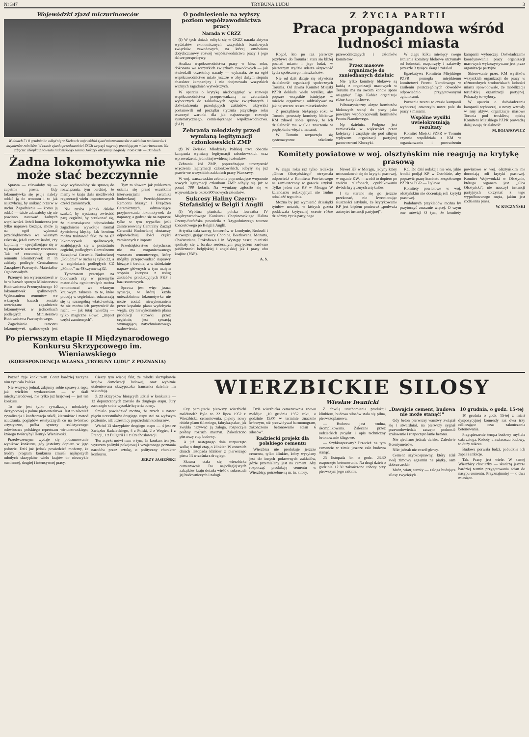Nr 347 TRYBUNA LUDU 3
Wojewódzki zjazd miczurinowców
W dniach 7 i 8 grudnia br. odbył się w Kielcach wojewódzki zjazd miczurinowców z udziałem naukowców i inżynierów-rolników. W czasie zjazdu przedstawiciel ZSCh wręczył nagrody przodującym miczurinowcom. Na zdjęciu: chłopka z powiatu radomskiego Janina Jończyk otrzymuje nagrodę. Foto CAF — Banduch
Żadna lokomotywka nie może stać bezczynnie
Sprawa — zdawałoby się — zupełnie prosta. Gdy lokomotywka się psuje należy oddać ją do remontu i to jak najszybciej, by uniknąć przerw w ruchu. Zagadnienie — komu ją oddać — także zdawałoby się nie powinno nasuwać żadnych wątpliwości. Jeżeli konieczna jest tylko naprawa bieżąca, może ją na ogół wykonać przedsiębiorstwo we własnym zakresie, jeżeli remont średni, czy kapitalny — specjalizujące się w tej naprawie warsztaty resortowe. Tak też zrozumiały sprawę remontu lokomotywek m in zakłady podległe Centralnemu Zarządowi Przemysłu Materiałów Ogniotrwałych.
Przemysł ten wyremontował w br w bazach sprzętu Ministerstwa Budownictwa Przemysłowego 10 lokomotywek spalinowych. Wykonaniem remontów we własnych bazach zostało rozwiązane zagadnienie lokomotywek w jednostkach podległych Ministerstwu Budownictwa Przemysłowego.
Zagadnienie remontu lokomotywek spalinowych jest więc wydawałoby się sprawą do rozwiązania, tym bardziej, że mamy w kraju duże możliwości regeneracji wielu importowanych części zamiennych.
Nie trzeba jednak daleko szukać, by wystarczy zwiedzić parę cegielni, by przekonać się, że nierozwiązane odpowiednio zagadnienie wywołuje niemal żywiołową klęskę. Jak bowiem można traktować fakt, że na 67 lokomotywek spalinowych, znajdujących się w posiadaniu cegielni, podległych Centralnemu Zarządowi Ceramiki Budowlanej „Południe" w ruchu są tylko 22, a w cegielniach podległych CZ „Północ" na 48 czynne są 32.
Tymczasem pracujące na budowach czy w przemyśle materiałów ogniotrwałych można remontować we własnym krajowym zakresie, to te, które pracują w cegielniach odznaczają się tą szczególną właściwością, że nie można ich przywrócić do ruchu — jak tutaj twierdzą — tylko magiczne słowo: „import części zamiennych".
Tym to słowem jak puklerzem osłania się przed wszelkimi interwencjami ceramiki budowlanej Przedsiębiorstwo Remontu Maszyn i Urządzeń Ceramicznych, odmawiające przyjmowania lokomotywek do naprawy, a godząc się na naprawę tylko w tym wypadku jeśli zainteresowany Centralny Zarząd Ceramiki Budowlanej dostarczy odpowiedniej ilości części zamiennych z importu.
Przedsiębiorstwo dotychczas nie ma zorganizowanego warsztatu remontowego, który mógłby przeprowadzać naprawy bieżące i średnie, a w dziedzinie napraw głównych w tym małym stopniu korzysta z usług zakładów produkcyjnych PKP i baz resortowych.
Sprawa jest więc jasna: sytuacja, w której każda uniezdolniona lokomotywka nie może zostać niewykonaniem przez kopalnie planu wydobycia węgla, czy niewykonaniem planu produkcji surówki przez cegielnie, jest sytuacją wymagającą natychmiastowego uzdrowienia.
Po pierwszym etapie II Międzynarodowego Konkursu Skrzypcowego im. Wieniawskiego
(KORESPONDENCJA WŁASNA „TRYBUNY LUDU" Z POZNANIA)
O podniesienie na wyższy poziom współzawodnictwa pracy
Narada w CRZZ
(f) W tych dniach odbyła się w CRZZ narada aktywu wydziałów ekonomicznych wszystkich branżowych związków zawodowych, na której omówiono dotychczasowy rozwój współzawodnictwa pracy i jego dalsze perspektywy.
Analiza współzawodnictwa pracy w bież. roku, dokonana we wszystkich związkach zawodowych — jak stwierdzili uczestnicy narady — wykazała, że na ogół współzawodnictwo miało jeszcze w zbyt dużym stopniu charakter kampanijny i nie obejmowało wszystkich ważnych zagadnień wytwórczych.
W oparciu o krytykę niedociągnięć w rozwoju współzawodnictwa przeprowadzaną na zebraniach wyborczych do zakładowych ogniw związkowych i doświadczenia przodujących zakładów, aktywiści postanowili od początku stycznia przyszłego roku stworzyć warunki dla jak najszerszego rozwoju systematycznego, comiesięcznego współzawodnictwa. (PAP)
Zebrania młodzieży przed wymianą legitymacji członkowskich ZMP
(f) W Związku Młodzieży Polskiej trwa obecnie kampania wymiany legitymacji członkowskich oraz wprowadzenia jednolitej ewidencji członków.
Zebrania kół ZMP, poprzedzające uroczystość wręczenia legitymacji członkowskich, odbyły się już prawie we wszystkich zakładach pracy Warszawy.
W woj. warszawskim zebrania poprzedzające wręczenie nowych legitymacji członkom ZMP odbyły się już w ponad 700 kołach. Na wymianę zgłosiło się w województwie około 900 nowych członków.
Sukcesy Haliny Czerny-Stefańskiej w Belgii i Anglii
(f) Wybitna pianistka polska laureatka IV Międzynarodowego Konkursu Chopinowskiego Halina Czerny-Stefańska powróciła z 3-tygodniowego tournee koncertowego po Belgii i Anglii.
Artystka dała szereg koncertów w Londynie, Brukseli i Antwerpii, grając utwory Chopina, Beethovena, Mozarta, Chačaturiana, Prokofiewa i in. Występy naszej pianistki spotkały się z bardzo serdecznym przyjęciem zarówno publiczności belgijskiej i angielskiej jak i prasy obu krajów. (PAP).
A. S.
Z ŻYCIA PARTII
Praca propagandowa wśród ludności miasta
Kogoś, kto po raz pierwszy przybywa do Torunia i stara się bliżej poznać miasto i jego ludzi, w pierwszym rzędzie uderza aktywność życia społecznego mieszkańców.
Nie od dziś datuje się ożywiona działalność organizacji społecznych Torunia. Od dawna Komitet Miejski PZPR dokłada wielu wysiłku, aby poprzez wszystkie istniejące w mieście organizacje oddziaływać na jak najszersze rzesze mieszkańców.
Z początkiem bieżącego roku w Toruniu powstały komitety blokowe KM zdawał sobie sprawę, że ich działalność ma wielkie znaczenie w pogłębianiu więzi z masami.
W Toruniu rozpoczęło się systematyczne szkolenie przewodniczących i członków komitetów.
Przez masowe organizacje do zaniedbanych dzielnic
Nie tylko komitety blokowe są każdą z organizacji masowych w Toruniu ma na swoim koncie sporo osiągnięć. Liga Kobiet organizuje różne kursy fachowe.
Półtoratysięczny aktyw komitetów blokowych stanął do pracy jako poważny współpracownik komitetów Frontu Narodowego.
Np dzielnica Podgórz jest zamieszkała w większości przez kolejarzy i znajduje się pod silnym wpływem organizacji partyjnej parowozowni Kluczyki.
W ciągu kilku miesięcy swego istnienia komitety blokowe utrzymały od ludności, rozpatrzyły i załatwiły przeszło 3 tysiące skarg i zażaleń.
Egzekutywa Komitetu Miejskiego PZPR pomogła miejskiemu komitetowi Frontu Narodowego w zasileniu poszczególnych obwodów odpowiednio przygotowanymi agitatorami.
Poznanie terenu w czasie kampanii wyborczej otworzyło nowe pole do pracy z masami.
Wspólne wysiłki uwielokrotniają rezultaty
Komitet Miejski PZPR w Toruniu czynnie współdziała z KM w organizowaniu i prowadzeniu kampanii wyborczej. Doświadczenie koordynowania pracy organizacji masowych wykorzystywane jest przez organizacje partyjne.
Skierowanie przez KM wysiłków wszystkich organizacji do pracy w różnorodnych środowiskach ludności miasta spowodowało, że mobilizacja toruńskiej organizacji partyjnej. Pokazały to wybory.
W oparciu o doświadczenia kampanii wyborczej, o nowy wzrosły w niej aktyw, organizacje masowe Torunia pod troskliwą opieką Komitetu Miejskiego PZPR prowadzą dalej swoją działalność.
M. BOJANOWICZ
Komitety powiatowe w woj. olsztyńskim nie reagują na krytykę prasową
W ciągu roku raz tylko redakcja „Głosu Olsztyńskiego" otrzymała odpowiedź z Komitetu Powiatowego na zamieszczony w gazecie artykuł. Tylko jeden raz KP w Morągu W kalendarzu redakcyjnym nie trudno odnaleźć tego dnia.
Można by już wymienić dziesiątki tytułów notatek, w których gazeta poddawała krytycznej ocenie różne dziedziny życia partyjnego.
Nawet KP w Morągu, jedyny który ustosunkował się do krytyki prasowej, w organie KW, — zrobił to dopiero po sześciu telefonach, opublikowaniu dwóch krytycznych artykułów.
I tu starano się go jeszcze przekonać, nie kwestionując słuszności artykułu, że krytykowanie KP jest błędem ponieważ „podważa autorytet instancji partyjnej".
KC. Do dziś redakcja nie wie, jakie środki podjął KP w Ostródzie, aby poprawić pracę komitetu zespołowego PZPR w PGR — Dylewo.
Komitety powiatowe w woj. olsztyńskim nie doceniają roli krytyki prasowej.
Podobnych przykładów można by przytoczyć znacznie więcej. O czym one mówią? O tym, że komitety powiatowe w woj. olsztyńskim nie doceniają roli krytyki prasowej. Komitet Wojewódzki w Olsztynie, którego organem jest „Głos Olsztyński", nie nauczył instancji partyjnych korzystać z tego wypróbowanego oręża, jakim jest codzienna prasa.
W. KUCZYŃSKI
Poznań żyje konkursem. Coraz bardziej zaczyna nim żyć cała Polska.
Nie wszyscy jednak zdajemy sobie sprawę z tego, jak wielkim wydarzeniem — w skali międzynarodowej, nie tylko już krajowej — jest ten konkurs.
To nie jest tylko rywalizacja młodzieży skrzypcowej o palmę pierwszeństwa. Jest to również rywalizacja i konfrontacja szkół, kierunków i metod nauczania, poglądów estetycznych co na twórstwo artystyczne, próba syntezy realistycznego odtwórstwa polskiego repertuaru wirtuozowskiego, którego twórcą był Henryk Wieniawski.
Przedwczesnym wydaje się podsumowanie wyników konkursu, gdy jesteśmy dopiero w jego połowie. Dziś już jednak powiedzieć możemy, że trudny program konkursu zmusił najlepszych młodych skrzypków wielu krajów do niezwykle sumiennej, drugiej i intensywnej pracy.
Cieszy tym więcej fakt, że młodzi skrzypkowie krajów demokracji ludowej, oraz wybitnie utalentowana skrzypaczka francuska dzielnie im sekundują.
Z 23 skrzypków biorących udział w konkursie — 13 dopuszczonych zostało do drugiego etapu. Jury zastrzegło sobie wysokie kryteria oceny.
Śmiało powiedzieć można, że trzech a nawet pięciu uczestników drugiego etapu stoi na wyższym poziomie, niż uczestnicy poprzednich konkursów.
Wśród 13 skrzypków drugiego etapu — 4 jest ze Związku Radzieckiego, 4 z Polski, 2 z Węgier, 1 z Francji, 1 z Bulgarii i 1 z Czechosłowacji.
Ten aspekt mówi nam o tym, że konkurs ten jest wyrazem polityki pokojowej i wzajemnego poznania narodów przez sztukę, o polityczny charakter konkursu.
JERZY JASIEŃSKI
WIERZBICKIE SILOSY
Wiesław Iwanicki
Czy pamiętacie pierwszy wierzbicki meldunek? Było to 22 lipca 1952 r. Wierzbicka cementownia, piękny nowy obiekt planu 6-letniego, fabryka-pałac, jak zwykła nazywać ją załoga, rozpoczęła próbny rozruch maszyn. Zakończono pierwszy etap budowy.
A już następnego dnia rozpoczęto walkę o drugi etap, o klinkier. W ostatnich dniach listopada klinkier z pierwszego pieca 13 września z drugiego.
Sławna stała się wierzbicka cementownia. Do najodleglejszych zakątków kraju dotarła wieść o sukcesach jej budowniczych i załogi.
Dziś wierzbicka cementownia znowu meldije: „10 grudnia 1952 roku, o godzinie 15.00 w terminie znacznie krótszym, niż przewidywał harmonogram, zakończono betonowanie ścian 6 silosów".
Radziecki projekt dla polskiego cementu
Wierzbica nie produkuje jeszcze cementu, tylko klinkier, który wysyłany jest do innych pokrewnych zakładów, gdzie przemielany jest na cement. Aby rozpocząć produkcję cementu w Wierzbicy, potrzebne są m. in. silosy.
Z chwilą uruchomienia produkcji klinkieru, budowa silosów stała się pilna, pierwszoplanowa.
— Budowa jest trudna, skomplikowana. Zalecane przez radzieckich projekt i opis techniczny betonowanie ślizgowe.
— Szybkosprawny? Przecież na tym cemencie w zimie jeszcze całe budowa stanąć.
25 listopada br. o godz. 23.30 rozpoczęto betonowanie. Na drugi dzień o godzinie 12.30 zakończono roboty przy pierwszym jego członie.
„Dawajcie cement, budowa nie może stanąć!"
Gdy beton pierwszej warstwy związał się i stwardniał, na pierwszy sygnał przewodowiedzia zaczęto podnosić szalowanie i rozpoczęto lanie betonu.
Nie ujechano jednak daleko. Zaledwie 6 centymetrów.
Nikt jednak nie stracił głowy.
Cement szybkosprawny, który zdał swój zimowy egzamin na piątkę, sam dobrze zrobił.
Mróz, wiatr, termiy — załoga budująca silosy zwyciężyła.
10 grudnia, o godz. 15-tej
10 grudnia o godz. 15-tej z miast dyspozycyjnej komendy raz dwa trzy odliczające czas zakończenia betonowania.
Przyspieszenie tempa budowy myślała cała załoga. Roboty, a zwłaszcza budowy, to duży sukces.
Budowa porwała ludzi, pobudziła ich zapał i ambicje.
Tak. Pracy jest wiele. W samej Wierzbicy chociażby — skończą jeszcze bardziej termin przygotowania ścian do nasypu cementu. Przyznajmniej — o dwa miesiące.